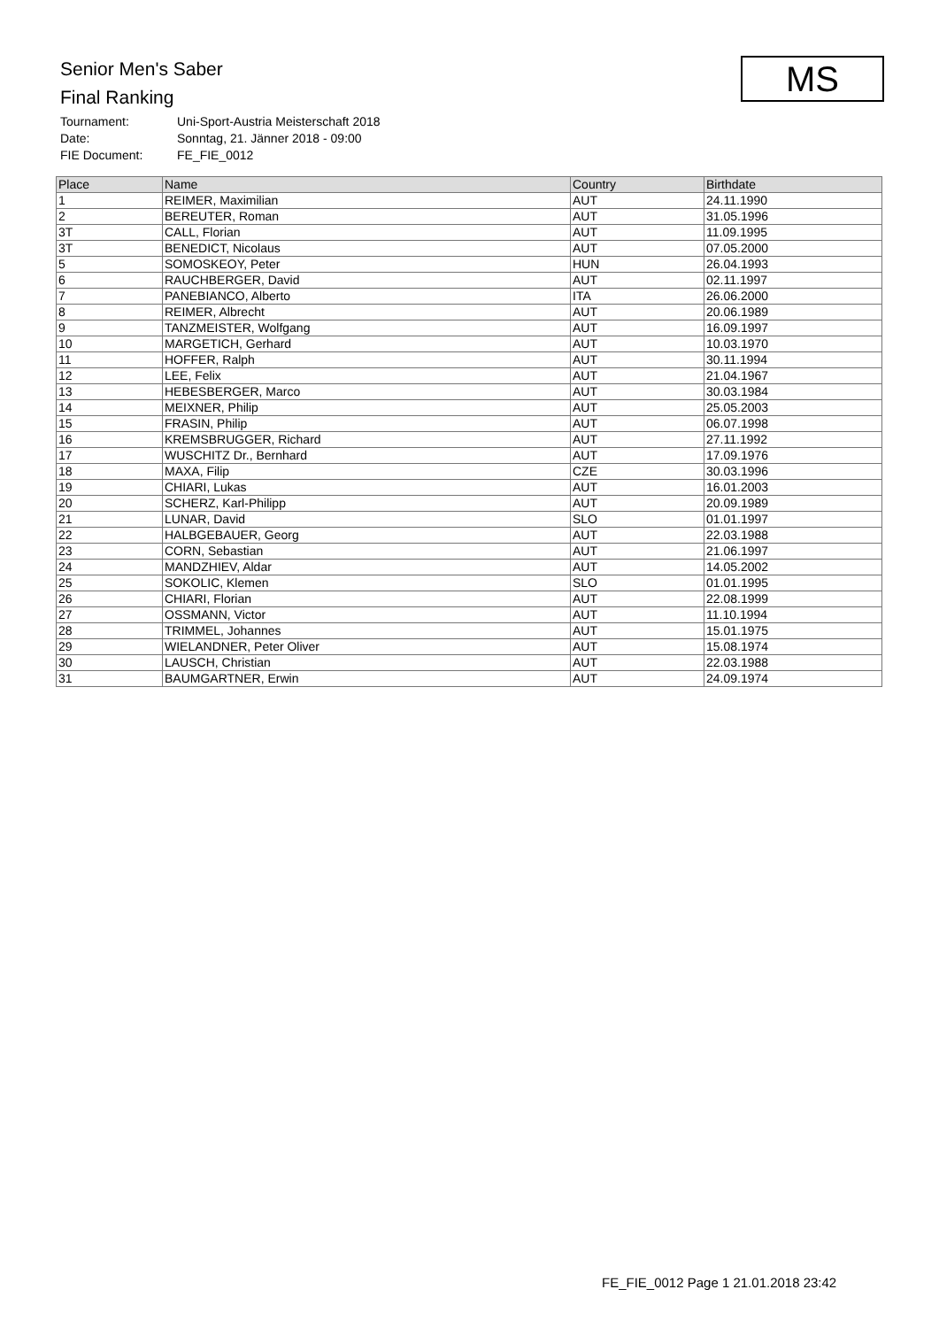Senior Men's Saber
Final Ranking
Tournament: Uni-Sport-Austria Meisterschaft 2018
Date: Sonntag, 21. Jänner 2018 - 09:00
FIE Document: FE_FIE_0012
MS
| Place | Name | Country | Birthdate |
| --- | --- | --- | --- |
| 1 | REIMER, Maximilian | AUT | 24.11.1990 |
| 2 | BEREUTER, Roman | AUT | 31.05.1996 |
| 3T | CALL, Florian | AUT | 11.09.1995 |
| 3T | BENEDICT, Nicolaus | AUT | 07.05.2000 |
| 5 | SOMOSKEOY, Peter | HUN | 26.04.1993 |
| 6 | RAUCHBERGER, David | AUT | 02.11.1997 |
| 7 | PANEBIANCO, Alberto | ITA | 26.06.2000 |
| 8 | REIMER, Albrecht | AUT | 20.06.1989 |
| 9 | TANZMEISTER, Wolfgang | AUT | 16.09.1997 |
| 10 | MARGETICH, Gerhard | AUT | 10.03.1970 |
| 11 | HOFFER, Ralph | AUT | 30.11.1994 |
| 12 | LEE, Felix | AUT | 21.04.1967 |
| 13 | HEBESBERGER, Marco | AUT | 30.03.1984 |
| 14 | MEIXNER, Philip | AUT | 25.05.2003 |
| 15 | FRASIN, Philip | AUT | 06.07.1998 |
| 16 | KREMSBRUGGER, Richard | AUT | 27.11.1992 |
| 17 | WUSCHITZ Dr., Bernhard | AUT | 17.09.1976 |
| 18 | MAXA, Filip | CZE | 30.03.1996 |
| 19 | CHIARI, Lukas | AUT | 16.01.2003 |
| 20 | SCHERZ, Karl-Philipp | AUT | 20.09.1989 |
| 21 | LUNAR, David | SLO | 01.01.1997 |
| 22 | HALBGEBAUER, Georg | AUT | 22.03.1988 |
| 23 | CORN, Sebastian | AUT | 21.06.1997 |
| 24 | MANDZHIEV, Aldar | AUT | 14.05.2002 |
| 25 | SOKOLIC, Klemen | SLO | 01.01.1995 |
| 26 | CHIARI, Florian | AUT | 22.08.1999 |
| 27 | OSSMANN, Victor | AUT | 11.10.1994 |
| 28 | TRIMMEL, Johannes | AUT | 15.01.1975 |
| 29 | WIELANDNER, Peter Oliver | AUT | 15.08.1974 |
| 30 | LAUSCH, Christian | AUT | 22.03.1988 |
| 31 | BAUMGARTNER, Erwin | AUT | 24.09.1974 |
FE_FIE_0012 Page 1 21.01.2018 23:42